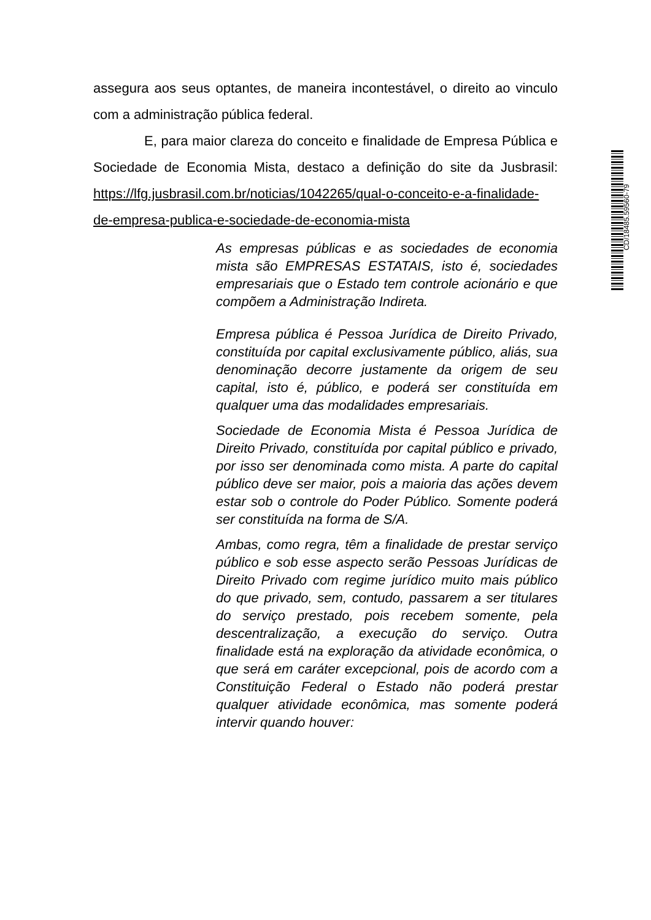assegura aos seus optantes, de maneira incontestável, o direito ao vinculo com a administração pública federal.
E, para maior clareza do conceito e finalidade de Empresa Pública e Sociedade de Economia Mista, destaco a definição do site da Jusbrasil: https://lfg.jusbrasil.com.br/noticias/1042265/qual-o-conceito-e-a-finalidade-de-empresa-publica-e-sociedade-de-economia-mista
As empresas públicas e as sociedades de economia mista são EMPRESAS ESTATAIS, isto é, sociedades empresariais que o Estado tem controle acionário e que compõem a Administração Indireta.
Empresa pública é Pessoa Jurídica de Direito Privado, constituída por capital exclusivamente público, aliás, sua denominação decorre justamente da origem de seu capital, isto é, público, e poderá ser constituída em qualquer uma das modalidades empresariais.
Sociedade de Economia Mista é Pessoa Jurídica de Direito Privado, constituída por capital público e privado, por isso ser denominada como mista. A parte do capital público deve ser maior, pois a maioria das ações devem estar sob o controle do Poder Público. Somente poderá ser constituída na forma de S/A.
Ambas, como regra, têm a finalidade de prestar serviço público e sob esse aspecto serão Pessoas Jurídicas de Direito Privado com regime jurídico muito mais público do que privado, sem, contudo, passarem a ser titulares do serviço prestado, pois recebem somente, pela descentralização, a execução do serviço. Outra finalidade está na exploração da atividade econômica, o que será em caráter excepcional, pois de acordo com a Constituição Federal o Estado não poderá prestar qualquer atividade econômica, mas somente poderá intervir quando houver:
CD/18485.59560-79